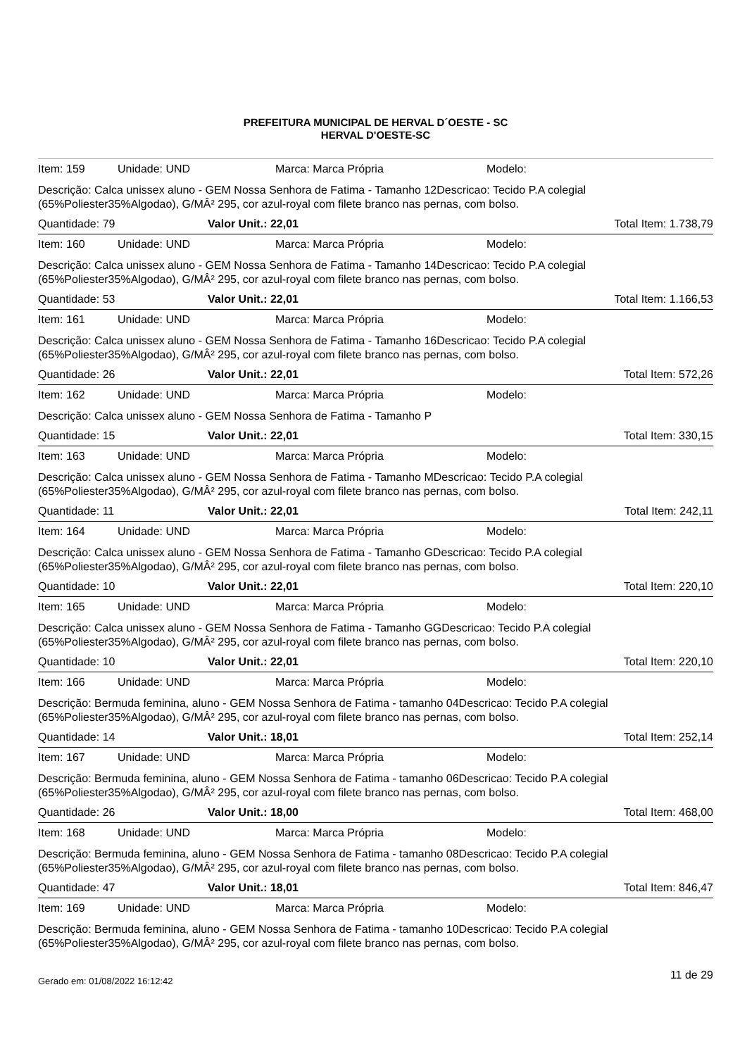PREFEITURA MUNICIPAL DE HERVAL D´OESTE - SC
HERVAL D'OESTE-SC
Item: 159 Unidade: UND Marca: Marca Própria Modelo:
Descrição: Calca unissex aluno - GEM Nossa Senhora de Fatima - Tamanho 12Descricao: Tecido P.A colegial (65%Poliester35%Algodao), G/MÂ² 295, cor azul-royal com filete branco nas pernas, com bolso.
Quantidade: 79 Valor Unit.: 22,01 Total Item: 1.738,79
Item: 160 Unidade: UND Marca: Marca Própria Modelo:
Descrição: Calca unissex aluno - GEM Nossa Senhora de Fatima - Tamanho 14Descricao: Tecido P.A colegial (65%Poliester35%Algodao), G/MÂ² 295, cor azul-royal com filete branco nas pernas, com bolso.
Quantidade: 53 Valor Unit.: 22,01 Total Item: 1.166,53
Item: 161 Unidade: UND Marca: Marca Própria Modelo:
Descrição: Calca unissex aluno - GEM Nossa Senhora de Fatima - Tamanho 16Descricao: Tecido P.A colegial (65%Poliester35%Algodao), G/MÂ² 295, cor azul-royal com filete branco nas pernas, com bolso.
Quantidade: 26 Valor Unit.: 22,01 Total Item: 572,26
Item: 162 Unidade: UND Marca: Marca Própria Modelo:
Descrição: Calca unissex aluno - GEM Nossa Senhora de Fatima - Tamanho P
Quantidade: 15 Valor Unit.: 22,01 Total Item: 330,15
Item: 163 Unidade: UND Marca: Marca Própria Modelo:
Descrição: Calca unissex aluno - GEM Nossa Senhora de Fatima - Tamanho MDescricao: Tecido P.A colegial (65%Poliester35%Algodao), G/MÂ² 295, cor azul-royal com filete branco nas pernas, com bolso.
Quantidade: 11 Valor Unit.: 22,01 Total Item: 242,11
Item: 164 Unidade: UND Marca: Marca Própria Modelo:
Descrição: Calca unissex aluno - GEM Nossa Senhora de Fatima - Tamanho GDescricao: Tecido P.A colegial (65%Poliester35%Algodao), G/MÂ² 295, cor azul-royal com filete branco nas pernas, com bolso.
Quantidade: 10 Valor Unit.: 22,01 Total Item: 220,10
Item: 165 Unidade: UND Marca: Marca Própria Modelo:
Descrição: Calca unissex aluno - GEM Nossa Senhora de Fatima - Tamanho GGDescricao: Tecido P.A colegial (65%Poliester35%Algodao), G/MÂ² 295, cor azul-royal com filete branco nas pernas, com bolso.
Quantidade: 10 Valor Unit.: 22,01 Total Item: 220,10
Item: 166 Unidade: UND Marca: Marca Própria Modelo:
Descrição: Bermuda feminina, aluno - GEM Nossa Senhora de Fatima - tamanho 04Descricao: Tecido P.A colegial (65%Poliester35%Algodao), G/MÂ² 295, cor azul-royal com filete branco nas pernas, com bolso.
Quantidade: 14 Valor Unit.: 18,01 Total Item: 252,14
Item: 167 Unidade: UND Marca: Marca Própria Modelo:
Descrição: Bermuda feminina, aluno - GEM Nossa Senhora de Fatima - tamanho 06Descricao: Tecido P.A colegial (65%Poliester35%Algodao), G/MÂ² 295, cor azul-royal com filete branco nas pernas, com bolso.
Quantidade: 26 Valor Unit.: 18,00 Total Item: 468,00
Item: 168 Unidade: UND Marca: Marca Própria Modelo:
Descrição: Bermuda feminina, aluno - GEM Nossa Senhora de Fatima - tamanho 08Descricao: Tecido P.A colegial (65%Poliester35%Algodao), G/MÂ² 295, cor azul-royal com filete branco nas pernas, com bolso.
Quantidade: 47 Valor Unit.: 18,01 Total Item: 846,47
Item: 169 Unidade: UND Marca: Marca Própria Modelo:
Descrição: Bermuda feminina, aluno - GEM Nossa Senhora de Fatima - tamanho 10Descricao: Tecido P.A colegial (65%Poliester35%Algodao), G/MÂ² 295, cor azul-royal com filete branco nas pernas, com bolso.
Gerado em: 01/08/2022 16:12:42 11 de 29